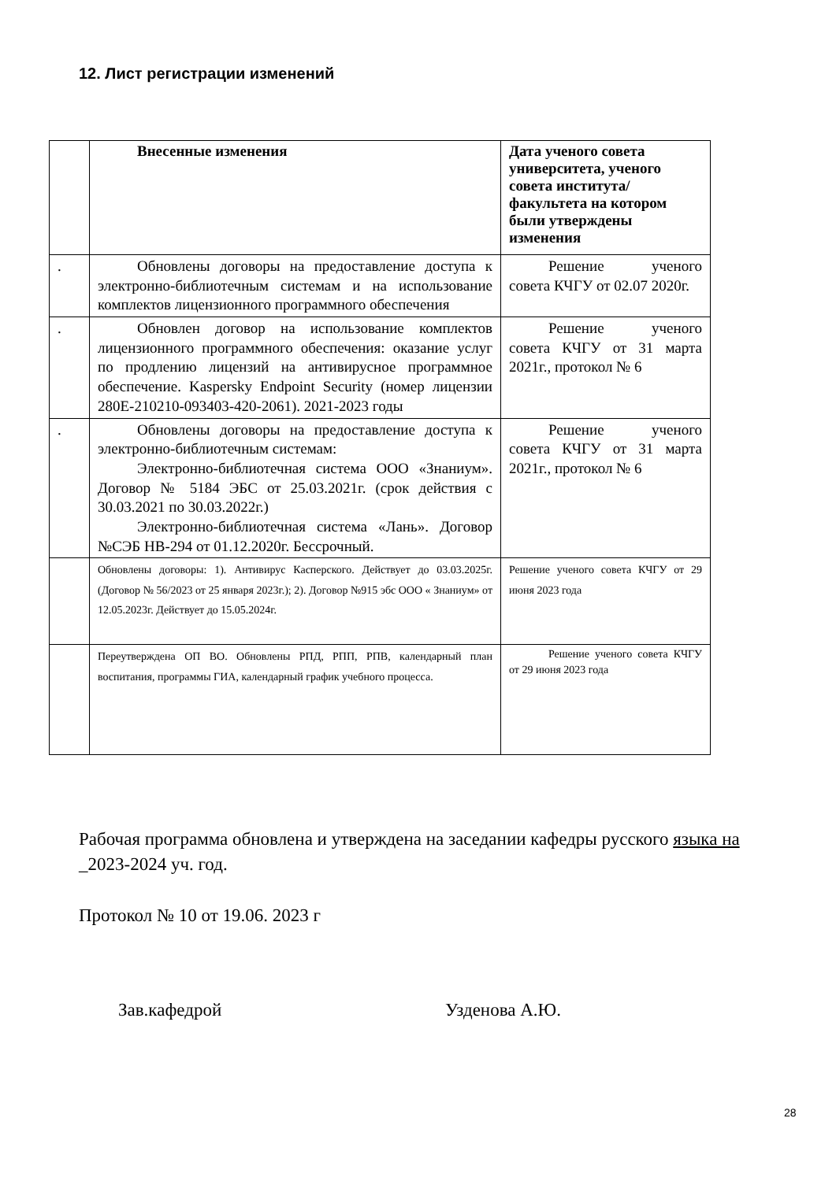12. Лист регистрации изменений
| | Внесенные изменения | Дата ученого совета университета, ученого совета института/факультета на котором были утверждены изменения |
| --- | --- | --- |
| . | Обновлены договоры на предоставление доступа к электронно-библиотечным системам и на использование комплектов лицензионного программного обеспечения | Решение ученого совета КЧГУ от 02.07 2020г. |
| . | Обновлен договор на использование комплектов лицензионного программного обеспечения: оказание услуг по продлению лицензий на антивирусное программное обеспечение. Kaspersky Endpoint Security (номер лицензии 280E-210210-093403-420-2061). 2021-2023 годы | Решение ученого совета КЧГУ от 31 марта 2021г., протокол № 6 |
| . | Обновлены договоры на предоставление доступа к электронно-библиотечным системам: Электронно-библиотечная система ООО «Знаниум». Договор № 5184 ЭБС от 25.03.2021г. (срок действия с 30.03.2021 по 30.03.2022г.) Электронно-библиотечная система «Лань». Договор №СЭБ НВ-294 от 01.12.2020г. Бессрочный. | Решение ученого совета КЧГУ от 31 марта 2021г., протокол № 6 |
| | Обновлены договоры: 1). Антивирус Касперского. Действует до 03.03.2025г. (Договор № 56/2023 от 25 января 2023г.); 2). Договор №915 эбс ООО « Знаниум» от 12.05.2023г. Действует до 15.05.2024г. | Решение ученого совета КЧГУ от 29 июня 2023 года |
| | Переутверждена ОП ВО. Обновлены РПД, РПП, РПВ, календарный план воспитания, программы ГИА, календарный график учебного процесса. | Решение ученого совета КЧГУ от 29 июня 2023 года |
Рабочая программа обновлена и утверждена на заседании кафедры русского языка на _2023-2024 уч. год.
Протокол № 10 от 19.06. 2023 г
Зав.кафедрой Узденова А.Ю.
28